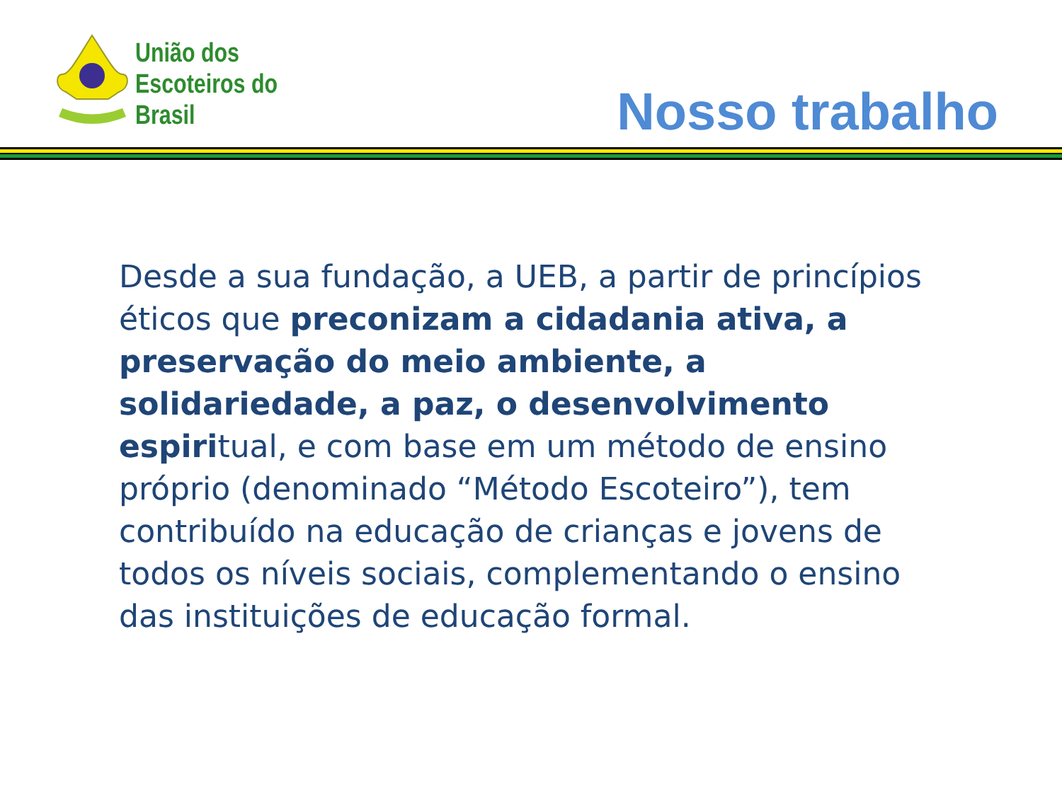União dos
Escoteiros do
Brasil
Nosso trabalho
Desde a sua fundação, a UEB, a partir de princípios éticos que preconizam a cidadania ativa, a preservação do meio ambiente, a solidariedade, a paz, o desenvolvimento espiritual, e com base em um método de ensino próprio (denominado “Método Escoteiro”), tem contribuído na educação de crianças e jovens de todos os níveis sociais, complementando o ensino das instituições de educação formal.